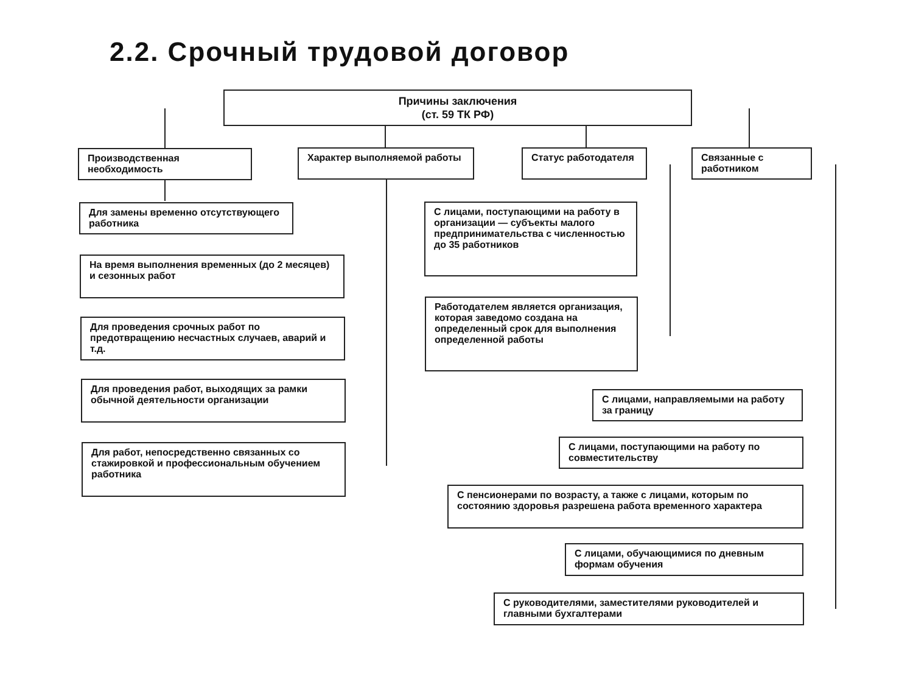2.2. Срочный трудовой договор
Причины заключения
(ст. 59 ТК РФ)
Производственная необходимость
Характер выполняемой работы Статус работодателя
Связанные с работником
Для замены временно отсутствующего работника
На время выполнения временных (до 2 месяцев) и сезонных работ
Для проведения срочных работ по предотвращению несчастных случаев, аварий и т.д.
Для проведения работ, выходящих за рамки обычной деятельности организации
Для работ, непосредственно связанных со стажировкой и профессиональным обучением работника
С лицами, поступающими на работу в организации — субъекты малого предпринимательства с численностью до 35 работников
Работодателем является организация, которая заведомо создана на определенный срок для выполнения определенной работы
С лицами, направляемыми на работу за границу
С лицами, поступающими на работу по совместительству
С пенсионерами по возрасту, а также с лицами, которым по состоянию здоровья разрешена работа временного характера
С лицами, обучающимися по дневным формам обучения
С руководителями, заместителями руководителей и главными бухгалтерами